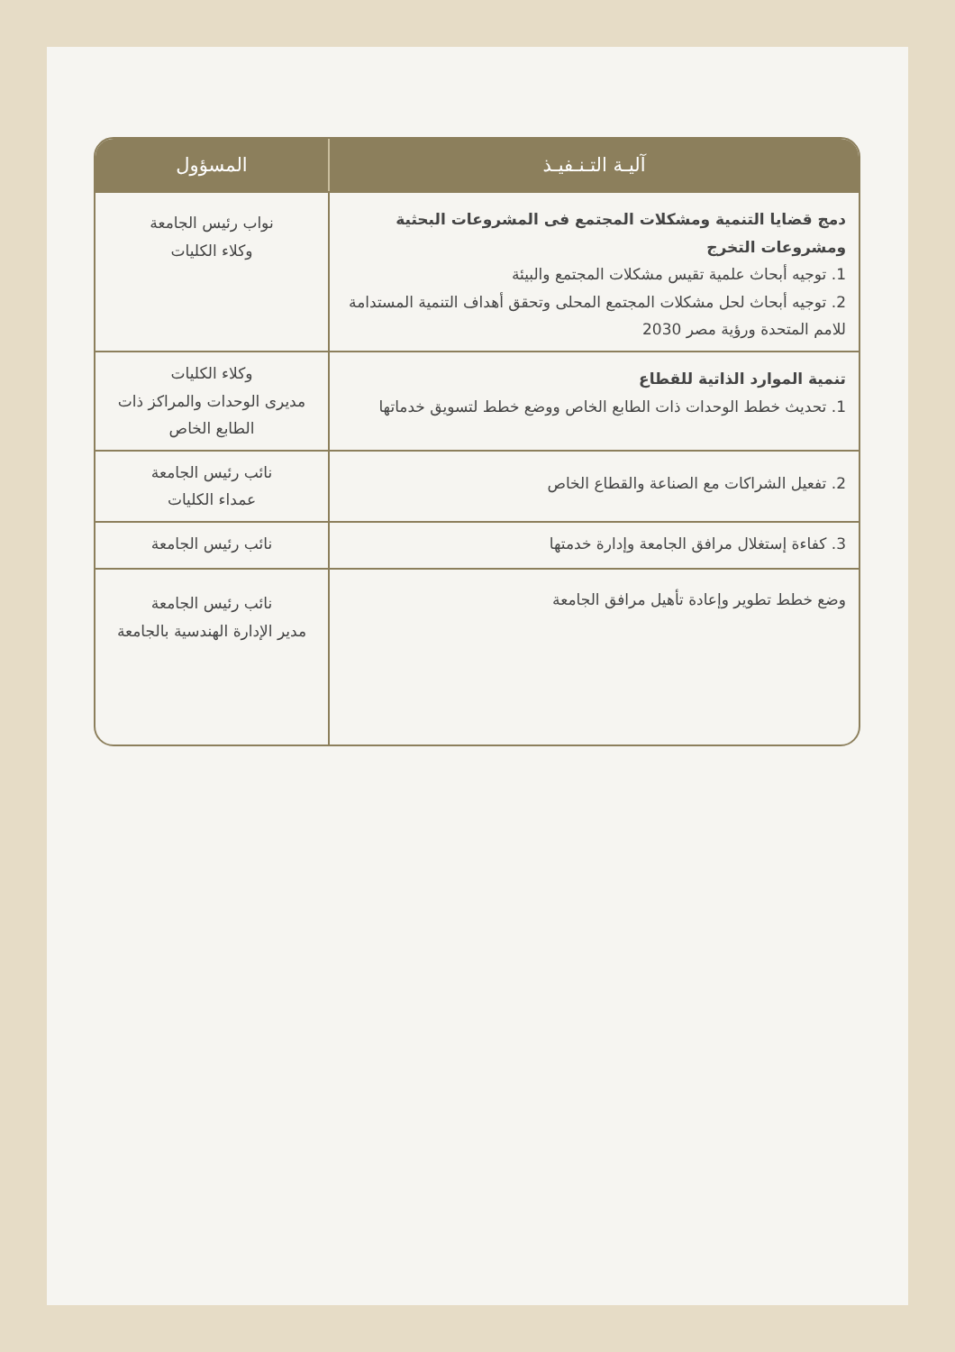| آليـة التـنـفيـذ | المسؤول |
| --- | --- |
| دمج قضايا التنمية ومشكلات المجتمع فى المشروعات البحثية ومشروعات التخرج 1. توجيه أبحاث علمية تقيس مشكلات المجتمع والبيئة 2. توجيه أبحاث لحل مشكلات المجتمع المحلى وتحقق أهداف التنمية المستدامة للامم المتحدة ورؤية مصر 2030 | نواب رئيس الجامعة وكلاء الكليات |
| تنمية الموارد الذاتية للقطاع 1. تحديث خطط الوحدات ذات الطابع الخاص ووضع خطط لتسويق خدماتها | وكلاء الكليات مديرى الوحدات والمراكز ذات الطابع الخاص |
| 2. تفعيل الشراكات مع الصناعة والقطاع الخاص | نائب رئيس الجامعة عمداء الكليات |
| 3. كفاءة إستغلال مرافق الجامعة وإدارة خدمتها | نائب رئيس الجامعة |
| وضع خطط تطوير وإعادة تأهيل مرافق الجامعة | نائب رئيس الجامعة مدير الإدارة الهندسية بالجامعة |